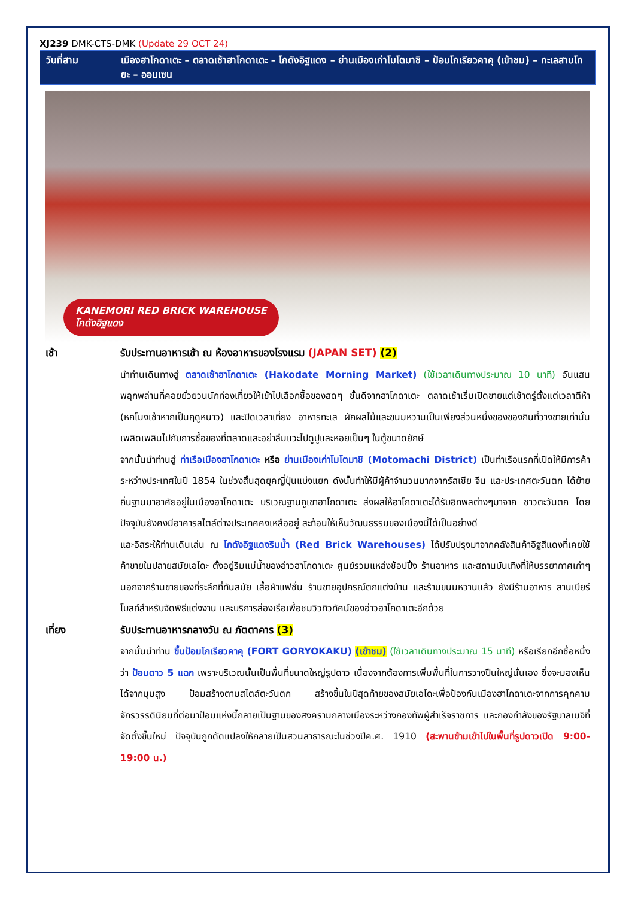XJ239 DMK-CTS-DMK (Update 29 OCT 24)
วันที่สาม เมืองฮาโกดาเตะ – ตลาดเช้าฮาโกดาเตะ – โกดังอิฐแดง – ย่านเมืองเก่าโมโตมาชิ – ป้อมโกเรียวคาคุ (เข้าชม) – ทะเลสาบโทยะ – ออนเซน
KANEMORI RED BRICK WAREHOUSE
โกดังอิฐแดง
เช้า รับประทานอาหารเช้า ณ ห้องอาหารของโรงแรม (JAPAN SET) (2)
นำท่านเดินทางสู่ ตลาดเช้าฮาโกดาเตะ (Hakodate Morning Market) (ใช้เวลาเดินทางประมาณ 10 นาที) อันแสนพลุกพล่านที่คอยยั่วยวนนักท่องเที่ยวให้เข้าไปเลือกซื้อของสดๆ ชั้นดีจากฮาโกดาเตะ ตลาดเช้าเริ่มเปิดขายแต่เช้าตรู่ตั้งแต่เวลาตีห้า (หกโมงเช้าหากเป็นฤดูหนาว) และปิดเวลาเที่ยง อาหารทะเล ผักผลไม้และขนมหวานเป็นเพียงส่วนหนึ่งของของกินที่วางขายเท่านั้น เพลิดเพลินไปกับการซื้อของที่ตลาดและอย่าลืมแวะไปดูปูและหอยเป็นๆ ในตู้ขนาดยักษ์
จากนั้นนำท่านสู่ ท่าเรือเมืองฮาโกดาเตะ หรือ ย่านเมืองเก่าโมโตมาชิ (Motomachi District) เป็นท่าเรือแรกที่เปิดให้มีการค้าระหว่างประเทศในปี 1854 ในช่วงสิ้นสุดยุคญี่ปุ่นแบ่งแยก ดังนั้นทำให้มีผู้ค้าจำนวนมากจากรัสเซีย จีน และประเทศตะวันตก ได้ย้ายถิ่นฐานมาอาศัยอยู่ในเมืองฮาโกดาเตะ บริเวณฐานภูเขาฮาโกดาเตะ ส่งผลให้ฮาโกดาเตะได้รับอิทพลต่างๆมาจาก ชาวตะวันตก โดย ปัจจุบันยังคงมีอาคารสไตล์ต่างประเทศคงเหลืออยู่ สะท้อนให้เห็นวัฒนธรรมของเมืองนี้ได้เป็นอย่างดี
และอิสระให้ท่านเดินเล่น ณ โกดังอิฐแดงริมน้ำ (Red Brick Warehouses) ได้ปรับปรุงมาจากคลังสินค้าอิฐสีแดงที่เคยใช้ค้าขายในปลายสมัยเอโดะ ตั้งอยู่ริมแม่น้ำของอ่าวฮาโกดาเตะ ศูนย์รวมแหล่งช้อปปิ้ง ร้านอาหาร และสถานบันเทิงที่ให้บรรยากาศเก่าๆ นอกจากร้านขายของที่ระลึกที่ทันสมัย เสื้อผ้าแฟชั่น ร้านขายอุปกรณ์ตกแต่งบ้าน และร้านขนมหวานแล้ว ยังมีร้านอาหาร ลานเบียร์ โบสถ์สำหรับจัดพิธีแต่งงาน และบริการล่องเรือเพื่อชมวิวทิวทัศน์ของอ่าวฮาโกดาเตะอีกด้วย
เที่ยง รับประทานอาหารกลางวัน ณ ภัตตาคาร (3)
จากนั้นนำท่าน ขึ้นป้อมโกเรียวคาคุ (FORT GORYOKAKU) (เข้าชม) (ใช้เวลาเดินทางประมาณ 15 นาที) หรือเรียกอีกชื่อหนึ่งว่า ป้อมดาว 5 แฉก เพราะบริเวณนั้นเป็นพื้นที่ขนาดใหญ่รูปดาว เนื่องจากต้องการเพิ่มพื้นที่ในการวางปืนใหญ่นั่นเอง ซึ่งจะมองเห็นได้จากมุมสูง ป้อมสร้างตามสไตล์ตะวันตก สร้างขึ้นในปีสุดท้ายของสมัยเอโดะเพื่อป้องกันเมืองฮาโกดาเตะจากการคุกคามจักรวรรดินิยมที่ต่อมาป้อมแห่งนี้กลายเป็นฐานของสงครามกลางเมืองระหว่างกองทัพผู้สำเร็จราชการ และกองกำลังของรัฐบาลเมจิที่จัดตั้งขึ้นใหม่ ปัจจุบันถูกดัดแปลงให้กลายเป็นสวนสาธารณะในช่วงปีค.ศ. 1910 (สะพานข้ามเข้าไปในพื้นที่รูปดาวเปิด 9:00-19:00 น.)